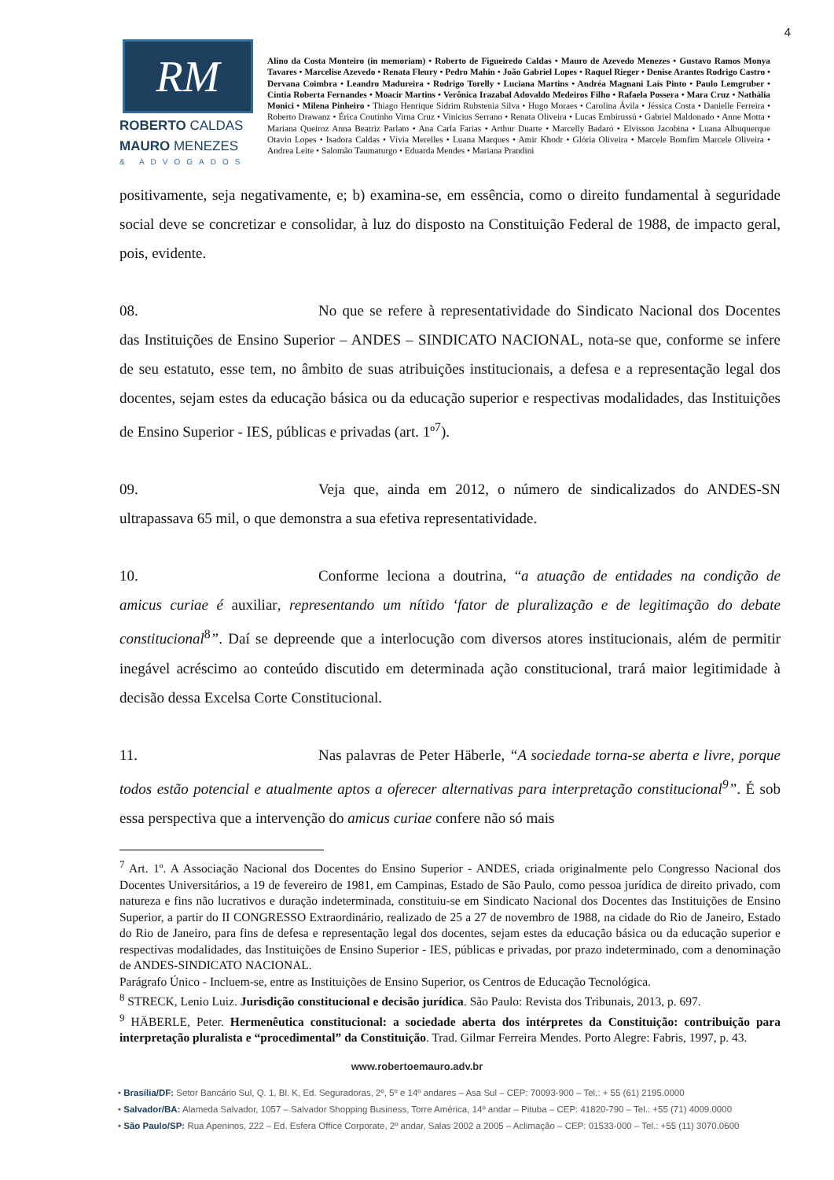4
RM
ROBERTO CALDAS
MAURO MENEZES
& ADVOGADOS
Alino da Costa Monteiro (in memoriam) • Roberto de Figueiredo Caldas • Mauro de Azevedo Menezes • Gustavo Ramos Monya Tavares • Marcelise Azevedo • Renata Fleury • Pedro Mahin • João Gabriel Lopes • Raquel Rieger • Denise Arantes Rodrigo Castro • Dervana Coimbra • Leandro Madureira • Rodrigo Torelly • Luciana Martins • Andréa Magnani Laís Pinto • Paulo Lemgruber • Cíntia Roberta Fernandes • Moacir Martins • Verônica Irazabal Adovaldo Medeiros Filho • Rafaela Possera • Mara Cruz • Nathália Monici • Milena Pinheiro • Thiago Henrique Sidrim Rubstenia Silva • Hugo Moraes • Carolina Ávila • Jéssica Costa • Danielle Ferreira • Roberto Drawanz • Érica Coutinho Virna Cruz • Vinicius Serrano • Renata Oliveira • Lucas Embirussú • Gabriel Maldonado • Anne Motta • Mariana Queiroz Anna Beatriz Parlato • Ana Carla Farias • Arthur Duarte • Marcelly Badaró • Elvisson Jacobina • Luana Albuquerque Otavio Lopes • Isadora Caldas • Vívia Merelles • Luana Marques • Amir Khodr • Glória Oliveira • Marcele Bomfim Marcele Oliveira • Andrea Leite • Salomão Taumaturgo • Eduarda Mendes • Mariana Prandini
positivamente, seja negativamente, e; b) examina-se, em essência, como o direito fundamental à seguridade social deve se concretizar e consolidar, à luz do disposto na Constituição Federal de 1988, de impacto geral, pois, evidente.
08. No que se refere à representatividade do Sindicato Nacional dos Docentes das Instituições de Ensino Superior – ANDES – SINDICATO NACIONAL, nota-se que, conforme se infere de seu estatuto, esse tem, no âmbito de suas atribuições institucionais, a defesa e a representação legal dos docentes, sejam estes da educação básica ou da educação superior e respectivas modalidades, das Instituições de Ensino Superior - IES, públicas e privadas (art. 1º<sup>7</sup>).
09. Veja que, ainda em 2012, o número de sindicalizados do ANDES-SN ultrapassava 65 mil, o que demonstra a sua efetiva representatividade.
10. Conforme leciona a doutrina, “a atuação de entidades na condição de amicus curiae é auxiliar, representando um nítido ‘fator de pluralização e de legitimação do debate constitucional<sup>8</sup>”. Daí se depreende que a interlocução com diversos atores institucionais, além de permitir inegável acréscimo ao conteúdo discutido em determinada ação constitucional, trará maior legitimidade à decisão dessa Excelsa Corte Constitucional.
11. Nas palavras de Peter Häberle, “A sociedade torna-se aberta e livre, porque todos estão potencial e atualmente aptos a oferecer alternativas para interpretação constitucional<sup>9</sup>”. É sob essa perspectiva que a intervenção do amicus curiae confere não só mais
<sup>7</sup> Art. 1º. A Associação Nacional dos Docentes do Ensino Superior - ANDES, criada originalmente pelo Congresso Nacional dos Docentes Universitários, a 19 de fevereiro de 1981, em Campinas, Estado de São Paulo, como pessoa jurídica de direito privado, com natureza e fins não lucrativos e duração indeterminada, constituiu-se em Sindicato Nacional dos Docentes das Instituições de Ensino Superior, a partir do II CONGRESSO Extraordinário, realizado de 25 a 27 de novembro de 1988, na cidade do Rio de Janeiro, Estado do Rio de Janeiro, para fins de defesa e representação legal dos docentes, sejam estes da educação básica ou da educação superior e respectivas modalidades, das Instituições de Ensino Superior - IES, públicas e privadas, por prazo indeterminado, com a denominação de ANDES-SINDICATO NACIONAL.
Parágrafo Único - Incluem-se, entre as Instituições de Ensino Superior, os Centros de Educação Tecnológica.
<sup>8</sup> STRECK, Lenio Luiz. Jurisdição constitucional e decisão jurídica. São Paulo: Revista dos Tribunais, 2013, p. 697.
<sup>9</sup> HÄBERLE, Peter. Hermenêutica constitucional: a sociedade aberta dos intérpretes da Constituição: contribuição para interpretação pluralista e “procedimental” da Constituição. Trad. Gilmar Ferreira Mendes. Porto Alegre: Fabris, 1997, p. 43.
www.robertoemauro.adv.br
• Brasília/DF: Setor Bancário Sul, Q. 1, Bl. K, Ed. Seguradoras, 2º, 5º e 14º andares – Asa Sul – CEP: 70093-900 – Tel.: + 55 (61) 2195.0000
• Salvador/BA: Alameda Salvador, 1057 – Salvador Shopping Business, Torre América, 14º andar – Pituba – CEP: 41820-790 – Tel.: +55 (71) 4009.0000
• São Paulo/SP: Rua Apeninos, 222 – Ed. Esfera Office Corporate, 2º andar, Salas 2002 a 2005 – Aclimação – CEP: 01533-000 – Tel.: +55 (11) 3070.0600